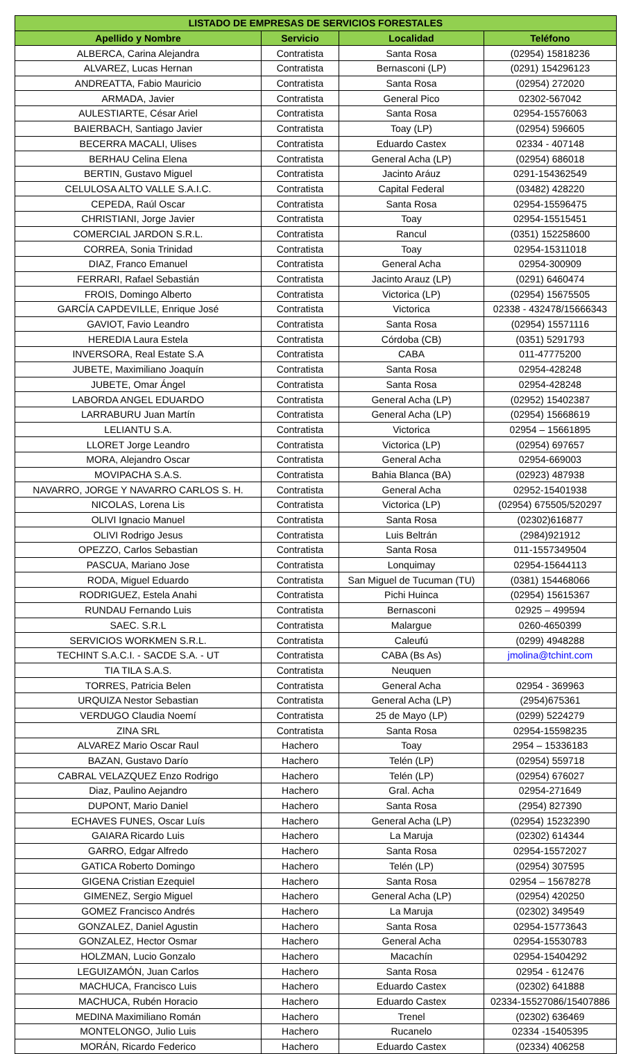| LISTADO DE EMPRESAS DE SERVICIOS FORESTALES | | | |
| --- | --- | --- | --- |
| Apellido y Nombre | Servicio | Localidad | Teléfono |
| ALBERCA, Carina Alejandra | Contratista | Santa Rosa | (02954) 15818236 |
| ALVAREZ, Lucas Hernan | Contratista | Bernasconi (LP) | (0291) 154296123 |
| ANDREATTA, Fabio Mauricio | Contratista | Santa Rosa | (02954) 272020 |
| ARMADA, Javier | Contratista | General Pico | 02302-567042 |
| AULESTIARTE, César Ariel | Contratista | Santa Rosa | 02954-15576063 |
| BAIERBACH, Santiago Javier | Contratista | Toay (LP) | (02954) 596605 |
| BECERRA MACALI, Ulises | Contratista | Eduardo Castex | 02334 - 407148 |
| BERHAU Celina Elena | Contratista | General Acha (LP) | (02954) 686018 |
| BERTIN, Gustavo Miguel | Contratista | Jacinto Aráuz | 0291-154362549 |
| CELULOSA ALTO VALLE S.A.I.C. | Contratista | Capital Federal | (03482) 428220 |
| CEPEDA, Raúl Oscar | Contratista | Santa Rosa | 02954-15596475 |
| CHRISTIANI, Jorge Javier | Contratista | Toay | 02954-15515451 |
| COMERCIAL JARDON S.R.L. | Contratista | Rancul | (0351) 152258600 |
| CORREA, Sonia Trinidad | Contratista | Toay | 02954-15311018 |
| DIAZ, Franco Emanuel | Contratista | General Acha | 02954-300909 |
| FERRARI, Rafael Sebastián | Contratista | Jacinto Arauz (LP) | (0291) 6460474 |
| FROIS, Domingo Alberto | Contratista | Victorica (LP) | (02954) 15675505 |
| GARCÍA CAPDEVILLE, Enrique José | Contratista | Victorica | 02338 - 432478/15666343 |
| GAVIOT, Favio Leandro | Contratista | Santa Rosa | (02954) 15571116 |
| HEREDIA Laura Estela | Contratista | Córdoba (CB) | (0351) 5291793 |
| INVERSORA, Real Estate S.A | Contratista | CABA | 011-47775200 |
| JUBETE, Maximiliano Joaquín | Contratista | Santa Rosa | 02954-428248 |
| JUBETE, Omar Ángel | Contratista | Santa Rosa | 02954-428248 |
| LABORDA ANGEL EDUARDO | Contratista | General Acha (LP) | (02952) 15402387 |
| LARRABURU Juan Martín | Contratista | General Acha (LP) | (02954) 15668619 |
| LELIANTU S.A. | Contratista | Victorica | 02954 – 15661895 |
| LLORET Jorge Leandro | Contratista | Victorica (LP) | (02954) 697657 |
| MORA, Alejandro Oscar | Contratista | General Acha | 02954-669003 |
| MOVIPACHA S.A.S. | Contratista | Bahia Blanca (BA) | (02923) 487938 |
| NAVARRO, JORGE Y NAVARRO CARLOS S. H. | Contratista | General Acha | 02952-15401938 |
| NICOLAS, Lorena Lis | Contratista | Victorica (LP) | (02954) 675505/520297 |
| OLIVI Ignacio Manuel | Contratista | Santa Rosa | (02302)616877 |
| OLIVI Rodrigo Jesus | Contratista | Luis Beltrán | (2984)921912 |
| OPEZZO, Carlos Sebastian | Contratista | Santa Rosa | 011-1557349504 |
| PASCUA, Mariano Jose | Contratista | Lonquimay | 02954-15644113 |
| RODA, Miguel Eduardo | Contratista | San Miguel de Tucuman (TU) | (0381) 154468066 |
| RODRIGUEZ, Estela Anahi | Contratista | Pichi Huinca | (02954) 15615367 |
| RUNDAU Fernando Luis | Contratista | Bernasconi | 02925 – 499594 |
| SAEC. S.R.L | Contratista | Malargue | 0260-4650399 |
| SERVICIOS WORKMEN S.R.L. | Contratista | Caleufú | (0299) 4948288 |
| TECHINT S.A.C.I. - SACDE S.A. - UT | Contratista | CABA (Bs As) | jmolina@tchint.com |
| TIA TILA S.A.S. | Contratista | Neuquen | |
| TORRES, Patricia Belen | Contratista | General Acha | 02954 - 369963 |
| URQUIZA Nestor Sebastian | Contratista | General Acha (LP) | (2954)675361 |
| VERDUGO Claudia Noemí | Contratista | 25 de Mayo (LP) | (0299) 5224279 |
| ZINA SRL | Contratista | Santa Rosa | 02954-15598235 |
| ALVAREZ Mario Oscar Raul | Hachero | Toay | 2954 – 15336183 |
| BAZAN, Gustavo Darío | Hachero | Telén (LP) | (02954) 559718 |
| CABRAL VELAZQUEZ Enzo Rodrigo | Hachero | Telén (LP) | (02954) 676027 |
| Diaz, Paulino Aejandro | Hachero | Gral. Acha | 02954-271649 |
| DUPONT, Mario Daniel | Hachero | Santa Rosa | (2954) 827390 |
| ECHAVES FUNES, Oscar Luís | Hachero | General Acha (LP) | (02954) 15232390 |
| GAIARA Ricardo Luis | Hachero | La Maruja | (02302) 614344 |
| GARRO, Edgar Alfredo | Hachero | Santa Rosa | 02954-15572027 |
| GATICA Roberto Domingo | Hachero | Telén (LP) | (02954) 307595 |
| GIGENA Cristian Ezequiel | Hachero | Santa Rosa | 02954 – 15678278 |
| GIMENEZ, Sergio Miguel | Hachero | General Acha (LP) | (02954) 420250 |
| GOMEZ Francisco Andrés | Hachero | La Maruja | (02302) 349549 |
| GONZALEZ, Daniel Agustin | Hachero | Santa Rosa | 02954-15773643 |
| GONZALEZ, Hector Osmar | Hachero | General Acha | 02954-15530783 |
| HOLZMAN, Lucio Gonzalo | Hachero | Macachín | 02954-15404292 |
| LEGUIZAMÓN, Juan Carlos | Hachero | Santa Rosa | 02954 - 612476 |
| MACHUCA, Francisco Luis | Hachero | Eduardo Castex | (02302) 641888 |
| MACHUCA, Rubén Horacio | Hachero | Eduardo Castex | 02334-15527086/15407886 |
| MEDINA Maximiliano Román | Hachero | Trenel | (02302) 636469 |
| MONTELONGO, Julio Luis | Hachero | Rucanelo | 02334 -15405395 |
| MORÁN, Ricardo Federico | Hachero | Eduardo Castex | (02334) 406258 |